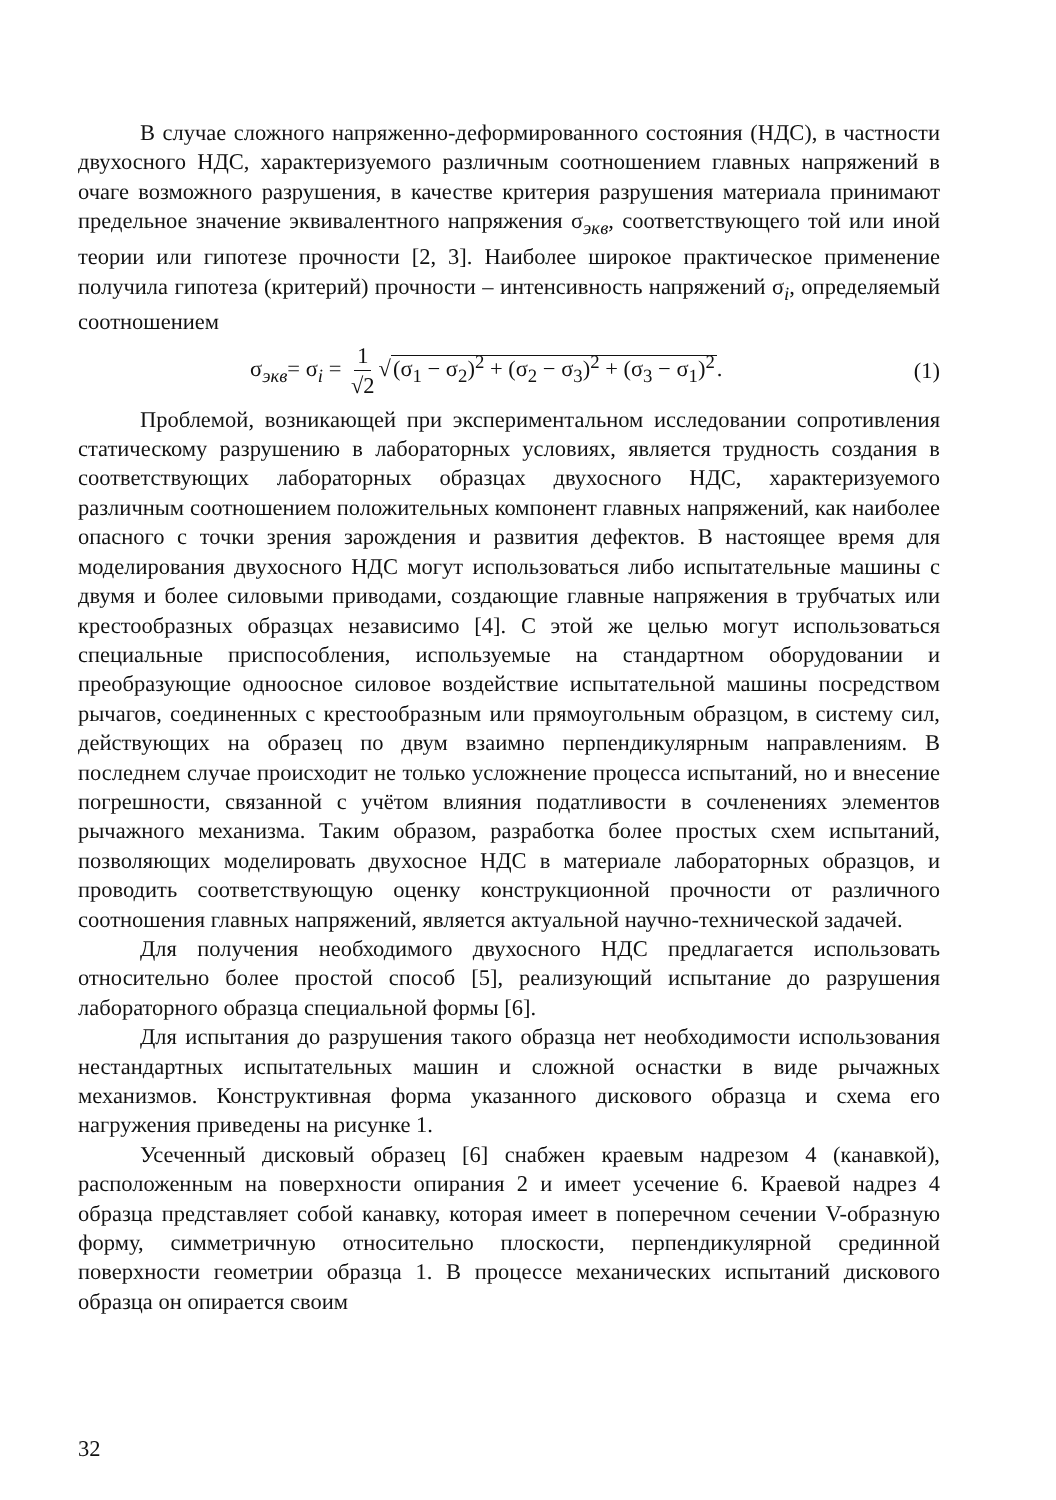В случае сложного напряженно-деформированного состояния (НДС), в частности двухосного НДС, характеризуемого различным соотношением главных напряжений в очаге возможного разрушения, в качестве критерия разрушения материала принимают предельное значение эквивалентного напряжения σ<sub>экв</sub>, соответствующего той или иной теории или гипотезе прочности [2, 3]. Наиболее широкое практическое применение получила гипотеза (критерий) прочности – интенсивность напряжений σ<sub>i</sub>, определяемый соотношением
σ<sub>экв</sub>= σ<sub>i</sub> = 1 √2 √(σ<sub>1</sub> − σ<sub>2</sub>)<sup>2</sup> + (σ<sub>2</sub> − σ<sub>3</sub>)<sup>2</sup> + (σ<sub>3</sub> − σ<sub>1</sub>)<sup>2</sup>. (1)
Проблемой, возникающей при экспериментальном исследовании сопротивления статическому разрушению в лабораторных условиях, является трудность создания в соответствующих лабораторных образцах двухосного НДС, характеризуемого различным соотношением положительных компонент главных напряжений, как наиболее опасного с точки зрения зарождения и развития дефектов. В настоящее время для моделирования двухосного НДС могут использоваться либо испытательные машины с двумя и более силовыми приводами, создающие главные напряжения в трубчатых или крестообразных образцах независимо [4]. С этой же целью могут использоваться специальные приспособления, используемые на стандартном оборудовании и преобразующие одноосное силовое воздействие испытательной машины посредством рычагов, соединенных с крестообразным или прямоугольным образцом, в систему сил, действующих на образец по двум взаимно перпендикулярным направлениям. В последнем случае происходит не только усложнение процесса испытаний, но и внесение погрешности, связанной с учётом влияния податливости в сочленениях элементов рычажного механизма. Таким образом, разработка более простых схем испытаний, позволяющих моделировать двухосное НДС в материале лабораторных образцов, и проводить соответствующую оценку конструкционной прочности от различного соотношения главных напряжений, является актуальной научно-технической задачей.
Для получения необходимого двухосного НДС предлагается использовать относительно более простой способ [5], реализующий испытание до разрушения лабораторного образца специальной формы [6].
Для испытания до разрушения такого образца нет необходимости использования нестандартных испытательных машин и сложной оснастки в виде рычажных механизмов. Конструктивная форма указанного дискового образца и схема его нагружения приведены на рисунке 1.
Усеченный дисковый образец [6] снабжен краевым надрезом 4 (канавкой), расположенным на поверхности опирания 2 и имеет усечение 6. Краевой надрез 4 образца представляет собой канавку, которая имеет в поперечном сечении V-образную форму, симметричную относительно плоскости, перпендикулярной срединной поверхности геометрии образца 1. В процессе механических испытаний дискового образца он опирается своим
32